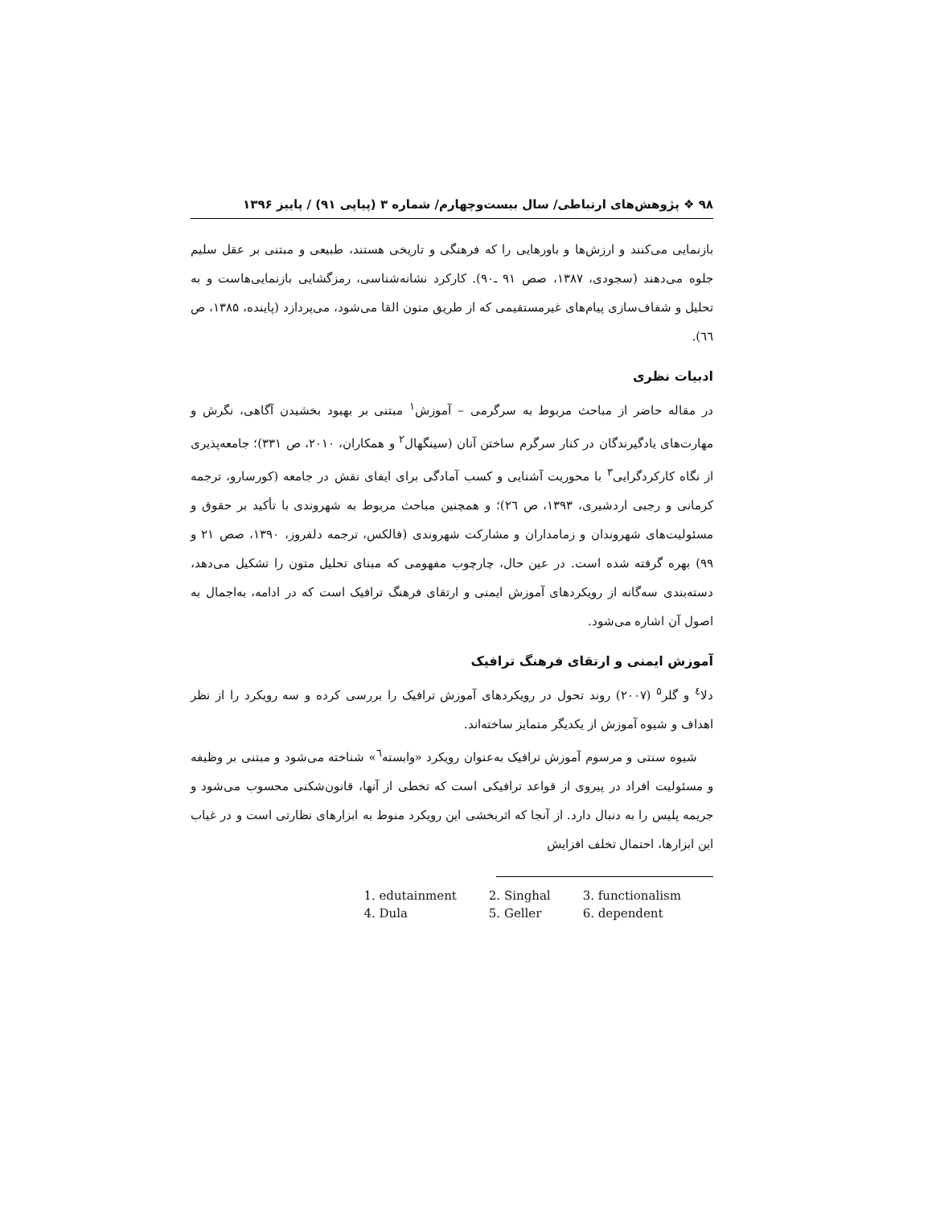۹۸ ❖ پژوهش‌های ارتباطی/ سال بیست‌وچهارم/ شماره ۳ (پیاپی ۹۱) / پاییز ۱۳۹۶
بازنمایی می‌کنند و ارزش‌ها و باورهایی را که فرهنگی و تاریخی هستند، طبیعی و مبتنی بر عقل سلیم جلوه می‌دهند (سجودی، ۱۳۸۷، صص ۹۱ ـ۹۰). کارکرد نشانه‌شناسی، رمزگشایی بازنمایی‌هاست و به تحلیل و شفاف‌سازی پیام‌های غیرمستقیمی که از طریق متون القا می‌شود، می‌پردازد (پاینده، ۱۳۸۵، ص ٦٦).
ادبیات نظری
در مقاله حاضر از مباحث مربوط به سرگرمی – آموزش<sup>۱</sup> مبتنی بر بهبود بخشیدن آگاهی، نگرش و مهارت‌های یادگیرندگان در کنار سرگرم ساختن آنان (سینگهال<sup>۲</sup> و همکاران، ۲۰۱۰، ص ۳۳۱)؛ جامعه‌پذیری از نگاه کارکردگرایی<sup>۳</sup> با محوریت آشنایی و کسب آمادگی برای ایفای نقش در جامعه (کورسارو، ترجمه کرمانی و رجبی اردشیری، ۱۳۹۳، ص ٢٦)؛ و همچنین مباحث مربوط به شهروندی با تأکید بر حقوق و مسئولیت‌های شهروندان و زمامداران و مشارکت شهروندی (فالکس، ترجمه دلفروز، ۱۳۹۰، صص ۲۱ و ۹۹) بهره گرفته شده است. در عین حال، چارچوب مفهومی که مبنای تحلیل متون را تشکیل می‌دهد، دسته‌بندی سه‌گانه از رویکردهای آموزش ایمنی و ارتقای فرهنگ ترافیک است که در ادامه، به‌اجمال به اصول آن اشاره می‌شود.
آموزش ایمنی و ارتقای فرهنگ ترافیک
دلا<sup>٤</sup> و گلر<sup>٥</sup> (۲۰۰۷) روند تحول در رویکردهای آموزش ترافیک را بررسی کرده و سه رویکرد را از نظر اهداف و شیوه آموزش از یکدیگر متمایز ساخته‌اند.
شیوه سنتی و مرسوم آموزش ترافیک به‌عنوان رویکرد «وابسته<sup>٦</sup>» شناخته می‌شود و مبتنی بر وظیفه و مسئولیت افراد در پیروی از قواعد ترافیکی است که تخطی از آنها، قانون‌شکنی محسوب می‌شود و جریمه پلیس را به دنبال دارد. از آنجا که اثربخشی این رویکرد منوط به ابزارهای نظارتی است و در غیاب این ابزارها، احتمال تخلف افزایش
| 1. edutainment | 2. Singhal | 3. functionalism |
| 4. Dula | 5. Geller | 6. dependent |